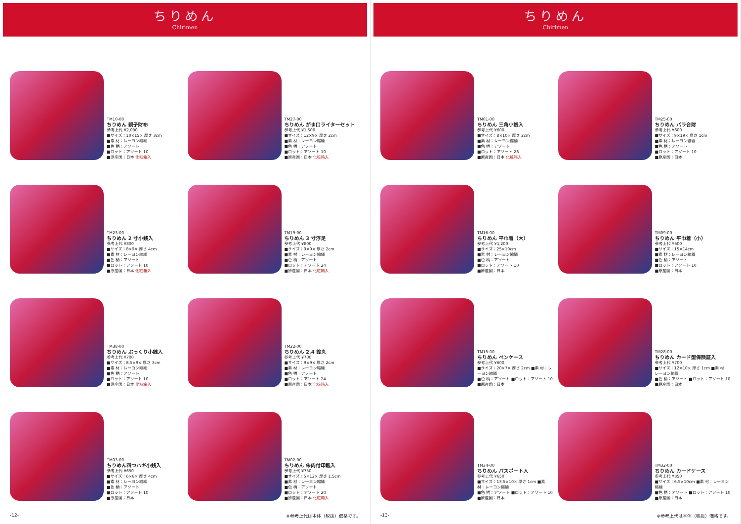ちりめん
Chirimen
TM10-00
ちりめん 親子財布
参考上代 ¥2,000
■サイズ：10×15× 厚さ 3cm
■素 材：レーヨン縮緬
■色 柄：アソート
■ロット：アソート 10
■原産国：日本 化粧箱入
TM27-00
ちりめん がま口ライターセット
参考上代 ¥1,500
■サイズ：12×9× 厚さ 2cm
■素 材：レーヨン縮緬
■色 柄：アソート
■ロット：アソート 10
■原産国：日本 化粧箱入
TM23-00
ちりめん 2 寸小銭入
参考上代 ¥800
■サイズ：8×9× 厚さ 4cm
■素 材：レーヨン縮緬
■色 柄：アソート
■ロット：アソート 10
■原産国：日本 化粧箱入
TM19-00
ちりめん 3 寸浮足
参考上代 ¥800
■サイズ：9×9× 厚さ 2cm
■素 材：レーヨン縮緬
■色 柄：アソート
■ロット：アソート 24
■原産国：日本 化粧箱入
TM38-00
ちりめん ぷっくり小銭入
参考上代 ¥700
■サイズ：8.5×9× 厚さ 3cm
■素 材：レーヨン縮緬
■色 柄：アソート
■ロット：アソート 10
■原産国：日本 化粧箱入
TM22-00
ちりめん 2.4 鈴丸
参考上代 ¥700
■サイズ：9×9× 厚さ 2cm
■素 材：レーヨン縮緬
■色 柄：アソート
■ロット：アソート 24
■原産国：日本 化粧箱入
TM03-00
ちりめん四つハギ小銭入
参考上代 ¥650
■サイズ：6×6× 厚さ 4cm
■素 材：レーヨン縮緬
■色 柄：アソート
■ロット：アソート 10
■原産国：日本
TM02-00
ちりめん 朱肉付印鑑入
参考上代 ¥750
■サイズ：5×12× 厚さ 1.5cm
■素 材：レーヨン縮緬
■色 柄：アソート
■ロット：アソート 20
■原産国：日本 化粧箱入
-12- ※参考上代は本体（税抜）価格です。
ちりめん
Chirimen
TM01-00
ちりめん 三角小銭入
参考上代 ¥600
■サイズ：8×10× 厚さ 2cm
■素 材：レーヨン縮緬
■色 柄：アソート
■ロット：アソート 28
■原産国：日本 化粧箱入
TM25-00
ちりめん バラ合財
参考上代 ¥600
■サイズ：9×19× 厚さ 1cm
■素 材：レーヨン縮緬
■色 柄：アソート
■ロット：アソート 10
■原産国：日本
TM16-00
ちりめん 平巾着（大）
参考上代 ¥1,200
■サイズ：25×19cm
■素 材：レーヨン縮緬
■色 柄：アソート
■ロット：アソート 10
■原産国：日本
TM09-00
ちりめん 平巾着（小）
参考上代 ¥600
■サイズ：15×14cm
■素 材：レーヨン縮緬
■色 柄：アソート
■ロット：アソート 10
■原産国：日本
TM15-00
ちりめん ペンケース
参考上代 ¥600
■サイズ：20×7× 厚さ 2cm ■素 材：レーヨン縮緬
■色 柄：アソート ■ロット：アソート 10
■原産国：日本
TM28-00
ちりめん カード型保険証入
参考上代 ¥700
■サイズ：12×10× 厚さ 1cm ■素 材：レーヨン縮緬
■色 柄：アソート ■ロット：アソート 10
■原産国：日本
TM34-00
ちりめん パスポート入
参考上代 ¥650
■サイズ：13.5×10× 厚さ 1cm ■素 材：レーヨン縮緬
■色 柄：アソート ■ロット：アソート 10
■原産国：日本
TM32-00
ちりめん カードケース
参考上代 ¥350
■サイズ：6.5×10cm ■素 材：レーヨン縮緬
■色 柄：アソート ■ロット：アソート 10
■原産国：日本
-13- ※参考上代は本体（税抜）価格です。